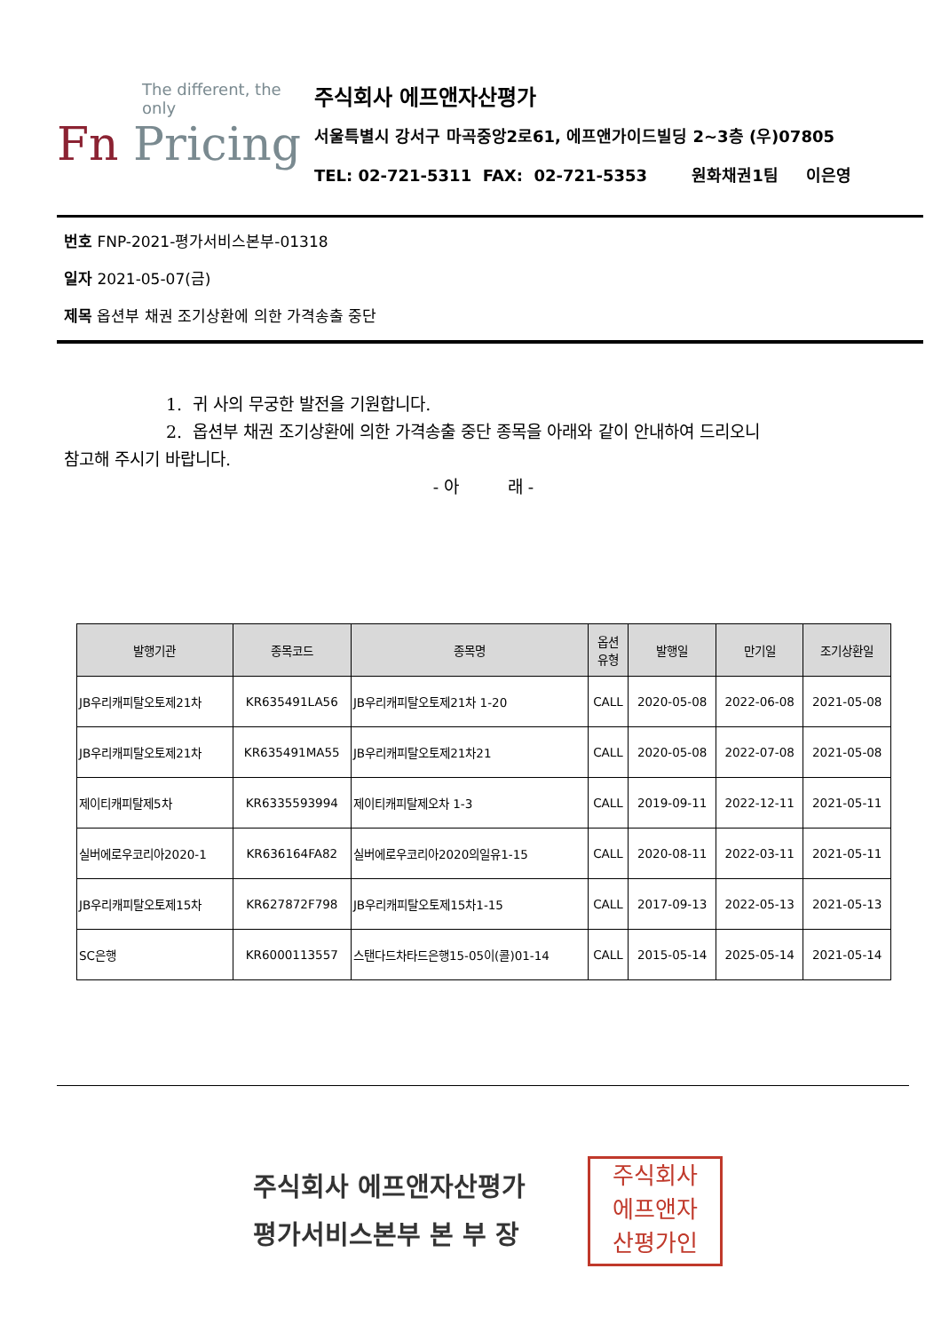The different, the only
Fn Pricing
주식회사 에프앤자산평가
서울특별시 강서구 마곡중앙2로61, 에프앤가이드빌딩 2~3층 (우)07805
TEL: 02-721-5311 FAX: 02-721-5353 원화채권1팀 이은영
번호 FNP-2021-평가서비스본부-01318
일자 2021-05-07(금)
제목 옵션부 채권 조기상환에 의한 가격송출 중단
1. 귀 사의 무궁한 발전을 기원합니다.
2. 옵션부 채권 조기상환에 의한 가격송출 중단 종목을 아래와 같이 안내하여 드리오니
참고해 주시기 바랍니다.
- 아 래 -
| 발행기관 | 종목코드 | 종목명 | 옵션 유형 | 발행일 | 만기일 | 조기상환일 |
| --- | --- | --- | --- | --- | --- | --- |
| JB우리캐피탈오토제21차 | KR635491LA56 | JB우리캐피탈오토제21차 1-20 | CALL | 2020-05-08 | 2022-06-08 | 2021-05-08 |
| JB우리캐피탈오토제21차 | KR635491MA55 | JB우리캐피탈오토제21차21 | CALL | 2020-05-08 | 2022-07-08 | 2021-05-08 |
| 제이티캐피탈제5차 | KR6335593994 | 제이티캐피탈제오차 1-3 | CALL | 2019-09-11 | 2022-12-11 | 2021-05-11 |
| 실버에로우코리아2020-1 | KR636164FA82 | 실버에로우코리아2020의일유1-15 | CALL | 2020-08-11 | 2022-03-11 | 2021-05-11 |
| JB우리캐피탈오토제15차 | KR627872F798 | JB우리캐피탈오토제15차1-15 | CALL | 2017-09-13 | 2022-05-13 | 2021-05-13 |
| SC은행 | KR6000113557 | 스탠다드차타드은행15-05이(콜)01-14 | CALL | 2015-05-14 | 2025-05-14 | 2021-05-14 |
주식회사 에프앤자산평가
평가서비스본부 본 부 장
주식회사
에프앤자
산평가인